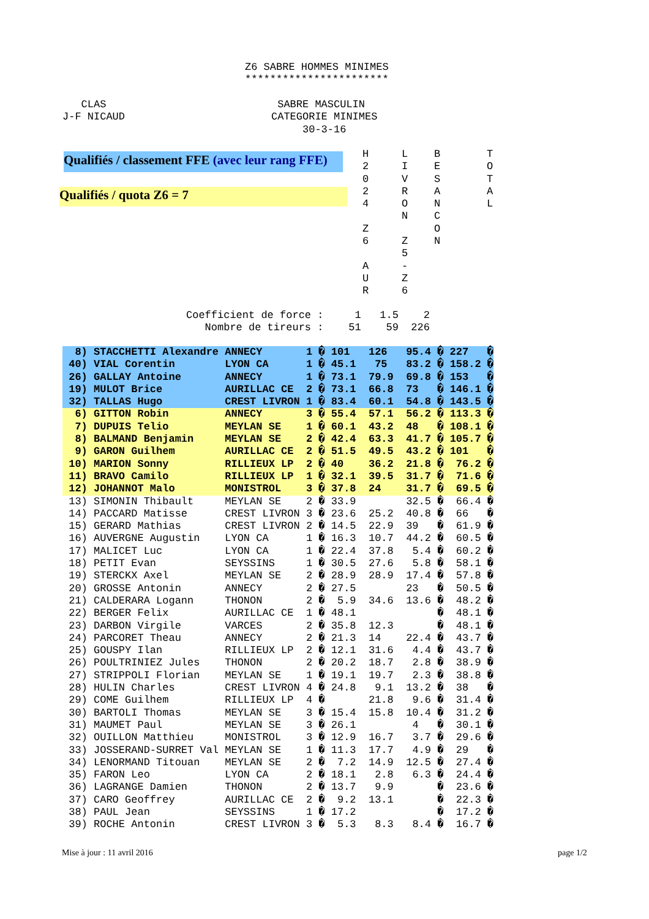Z6 SABRE HOMMES MINIMES ***********************
CLAS J-F NICAUD
SABRE MASCULIN CATEGORIE MINIMES 30-3-16
Qualifiés / classement FFE (avec leur rang FFE)
Qualifiés / quota Z6 = 7
H 2 0 2 4 Z 6 A U R
L I V R O N Z 5 - Z 6
B E S A N C O N
T O T A L
Coefficient de force : 1 1.5 2 Nombre de tireurs : 51 59 226
| 8) | STACCHETTI Alexandre | ANNECY | 1 � | 101 | 126 | 95.4 � | 227 | � |
| 40) | VIAL Corentin | LYON CA | 1 � | 45.1 | 75 | 83.2 � | 158.2 | � |
| 26) | GALLAY Antoine | ANNECY | 1 � | 73.1 | 79.9 | 69.8 � | 153 | � |
| 19) | MULOT Brice | AURILLAC CE | 2 � | 73.1 | 66.8 | 73 � | 146.1 | � |
| 32) | TALLAS Hugo | CREST LIVRON | 1 � | 83.4 | 60.1 | 54.8 � | 143.5 | � |
| 6) | GITTON Robin | ANNECY | 3 � | 55.4 | 57.1 | 56.2 � | 113.3 | � |
| 7) | DUPUIS Telio | MEYLAN SE | 1 � | 60.1 | 43.2 | 48 � | 108.1 | � |
| 8) | BALMAND Benjamin | MEYLAN SE | 2 � | 42.4 | 63.3 | 41.7 � | 105.7 | � |
| 9) | GARON Guilhem | AURILLAC CE | 2 � | 51.5 | 49.5 | 43.2 � | 101 | � |
| 10) | MARION Sonny | RILLIEUX LP | 2 � | 40 | 36.2 | 21.8 � | 76.2 | � |
| 11) | BRAVO Camilo | RILLIEUX LP | 1 � | 32.1 | 39.5 | 31.7 � | 71.6 | � |
| 12) | JOHANNOT Malo | MONISTROL | 3 � | 37.8 | 24 | 31.7 � | 69.5 | � |
| 13) | SIMONIN Thibault | MEYLAN SE | 2 � | 33.9 | | 32.5 � | 66.4 | � |
| 14) | PACCARD Matisse | CREST LIVRON | 3 � | 23.6 | 25.2 | 40.8 � | 66 | � |
| 15) | GERARD Mathias | CREST LIVRON | 2 � | 14.5 | 22.9 | 39 � | 61.9 | � |
| 16) | AUVERGNE Augustin | LYON CA | 1 � | 16.3 | 10.7 | 44.2 � | 60.5 | � |
| 17) | MALICET Luc | LYON CA | 1 � | 22.4 | 37.8 | 5.4 � | 60.2 | � |
| 18) | PETIT Evan | SEYSSINS | 1 � | 30.5 | 27.6 | 5.8 � | 58.1 | � |
| 19) | STERCKX Axel | MEYLAN SE | 2 � | 28.9 | 28.9 | 17.4 � | 57.8 | � |
| 20) | GROSSE Antonin | ANNECY | 2 � | 27.5 | | 23 � | 50.5 | � |
| 21) | CALDERARA Logann | THONON | 2 � | 5.9 | 34.6 | 13.6 � | 48.2 | � |
| 22) | BERGER Felix | AURILLAC CE | 1 � | 48.1 | | � | 48.1 | � |
| 23) | DARBON Virgile | VARCES | 2 � | 35.8 | 12.3 | � | 48.1 | � |
| 24) | PARCORET Theau | ANNECY | 2 � | 21.3 | 14 | 22.4 � | 43.7 | � |
| 25) | GOUSPY Ilan | RILLIEUX LP | 2 � | 12.1 | 31.6 | 4.4 � | 43.7 | � |
| 26) | POULTRINIEZ Jules | THONON | 2 � | 20.2 | 18.7 | 2.8 � | 38.9 | � |
| 27) | STRIPPOLI Florian | MEYLAN SE | 1 � | 19.1 | 19.7 | 2.3 � | 38.8 | � |
| 28) | HULIN Charles | CREST LIVRON | 4 � | 24.8 | 9.1 | 13.2 � | 38 | � |
| 29) | COME Guilhem | RILLIEUX LP | 4 � | | 21.8 | 9.6 � | 31.4 | � |
| 30) | BARTOLI Thomas | MEYLAN SE | 3 � | 15.4 | 15.8 | 10.4 � | 31.2 | � |
| 31) | MAUMET Paul | MEYLAN SE | 3 � | 26.1 | | 4 � | 30.1 | � |
| 32) | OUILLON Matthieu | MONISTROL | 3 � | 12.9 | 16.7 | 3.7 � | 29.6 | � |
| 33) | JOSSERAND-SURRET Val | MEYLAN SE | 1 � | 11.3 | 17.7 | 4.9 � | 29 | � |
| 34) | LENORMAND Titouan | MEYLAN SE | 2 � | 7.2 | 14.9 | 12.5 � | 27.4 | � |
| 35) | FARON Leo | LYON CA | 2 � | 18.1 | 2.8 | 6.3 � | 24.4 | � |
| 36) | LAGRANGE Damien | THONON | 2 � | 13.7 | 9.9 | � | 23.6 | � |
| 37) | CARO Geoffrey | AURILLAC CE | 2 � | 9.2 | 13.1 | � | 22.3 | � |
| 38) | PAUL Jean | SEYSSINS | 1 � | 17.2 | | � | 17.2 | � |
| 39) | ROCHE Antonin | CREST LIVRON | 3 � | 5.3 | 8.3 | 8.4 � | 16.7 | � |
Mise à jour : 11 avril 2016
page 1/2